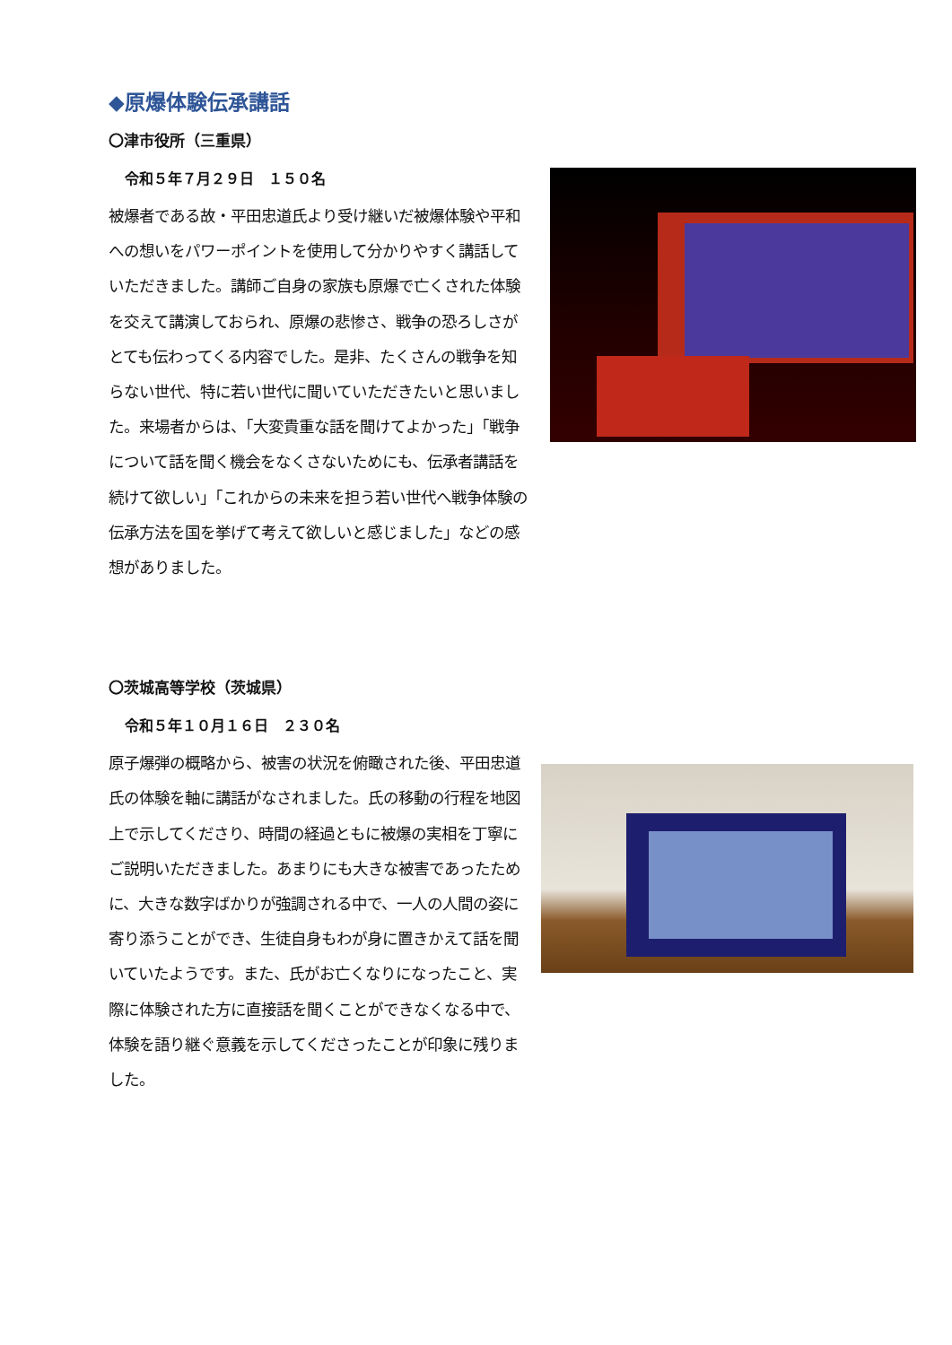◆原爆体験伝承講話
〇津市役所（三重県）
令和５年７月２９日　１５０名
被爆者である故・平田忠道氏より受け継いだ被爆体験や平和への想いをパワーポイントを使用して分かりやすく講話していただきました。講師ご自身の家族も原爆で亡くされた体験を交えて講演しておられ、原爆の悲惨さ、戦争の恐ろしさがとても伝わってくる内容でした。是非、たくさんの戦争を知らない世代、特に若い世代に聞いていただきたいと思いました。来場者からは、「大変貴重な話を聞けてよかった」「戦争について話を聞く機会をなくさないためにも、伝承者講話を続けて欲しい」「これからの未来を担う若い世代へ戦争体験の伝承方法を国を挙げて考えて欲しいと感じました」などの感想がありました。
〇茨城高等学校（茨城県）
令和５年１０月１６日　２３０名
原子爆弾の概略から、被害の状況を俯瞰された後、平田忠道氏の体験を軸に講話がなされました。氏の移動の行程を地図上で示してくださり、時間の経過ともに被爆の実相を丁寧にご説明いただきました。あまりにも大きな被害であったために、大きな数字ばかりが強調される中で、一人の人間の姿に寄り添うことができ、生徒自身もわが身に置きかえて話を聞いていたようです。また、氏がお亡くなりになったこと、実際に体験された方に直接話を聞くことができなくなる中で、体験を語り継ぐ意義を示してくださったことが印象に残りました。